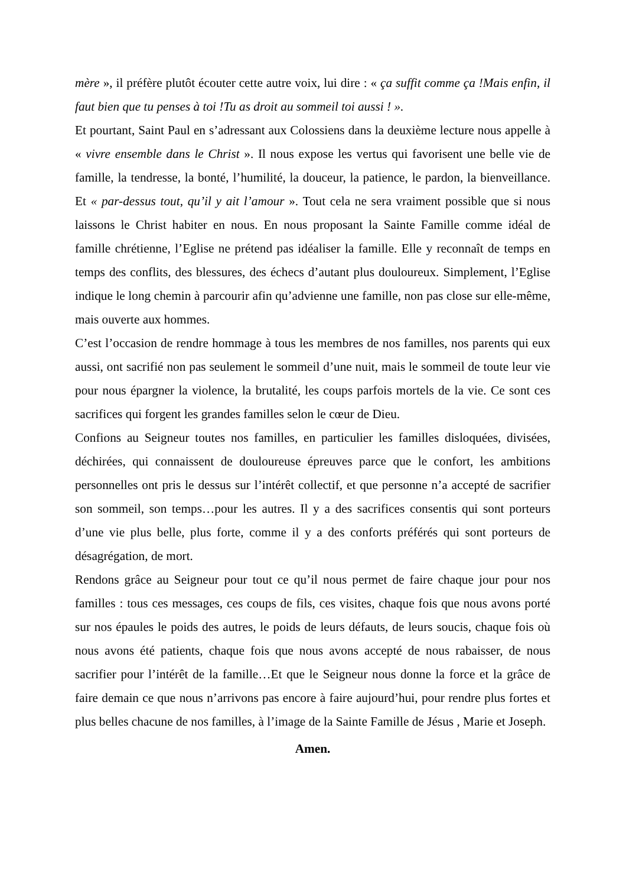mère », il préfère plutôt écouter cette autre voix, lui dire : « ça suffit comme ça !Mais enfin, il faut bien que tu penses à toi !Tu as droit au sommeil toi aussi ! ».
Et pourtant, Saint Paul en s’adressant aux Colossiens dans la deuxième lecture nous appelle à « vivre ensemble dans le Christ ». Il nous expose les vertus qui favorisent une belle vie de famille, la tendresse, la bonté, l’humilité, la douceur, la patience, le pardon, la bienveillance. Et « par-dessus tout, qu’il y ait l’amour ». Tout cela ne sera vraiment possible que si nous laissons le Christ habiter en nous. En nous proposant la Sainte Famille comme idéal de famille chrétienne, l’Eglise ne prétend pas idéaliser la famille. Elle y reconnaît de temps en temps des conflits, des blessures, des échecs d’autant plus douloureux. Simplement, l’Eglise indique le long chemin à parcourir afin qu’advienne une famille, non pas close sur elle-même, mais ouverte aux hommes.
C’est l’occasion de rendre hommage à tous les membres de nos familles, nos parents qui eux aussi, ont sacrifié non pas seulement le sommeil d’une nuit, mais le sommeil de toute leur vie pour nous épargner la violence, la brutalité, les coups parfois mortels de la vie. Ce sont ces sacrifices qui forgent les grandes familles selon le cœur de Dieu.
Confions au Seigneur toutes nos familles, en particulier les familles disloquées, divisées, déchirées, qui connaissent de douloureuse épreuves parce que le confort, les ambitions personnelles ont pris le dessus sur l’intérêt collectif, et que personne n’a accepté de sacrifier son sommeil, son temps…pour les autres. Il y a des sacrifices consentis qui sont porteurs d’une vie plus belle, plus forte, comme il y a des conforts préférés qui sont porteurs de désagrégation, de mort.
Rendons grâce au Seigneur pour tout ce qu’il nous permet de faire chaque jour pour nos familles : tous ces messages, ces coups de fils, ces visites, chaque fois que nous avons porté sur nos épaules le poids des autres, le poids de leurs défauts, de leurs soucis, chaque fois où nous avons été patients, chaque fois que nous avons accepté de nous rabaisser, de nous sacrifier pour l’intérêt de la famille…Et que le Seigneur nous donne la force et la grâce de faire demain ce que nous n’arrivons pas encore à faire aujourd’hui, pour rendre plus fortes et plus belles chacune de nos familles, à l’image de la Sainte Famille de Jésus , Marie et Joseph.
Amen.